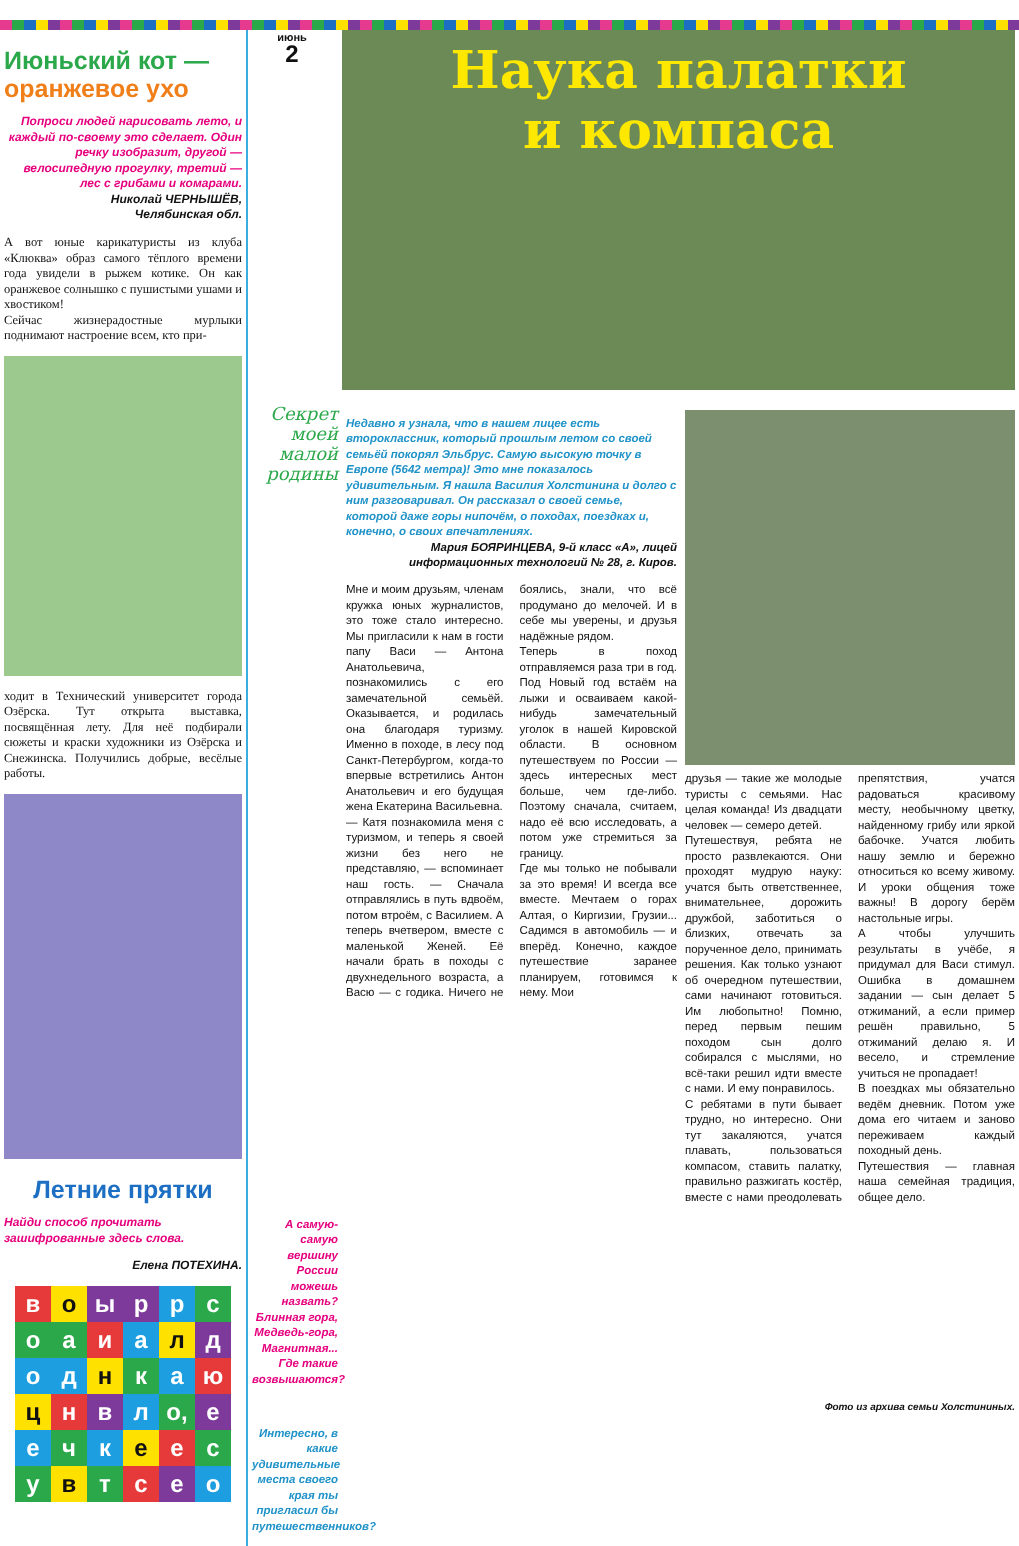Июньский кот —
оранжевое ухо
Попроси людей нарисовать лето, и каждый по-своему это сделает. Один речку изобразит, другой — велосипедную прогулку, третий — лес с грибами и комарами.
Николай ЧЕРНЫШЁВ,
Челябинская обл.
А вот юные карикатуристы из клуба «Клюква» образ самого тёплого времени года увидели в рыжем котике. Он как оранжевое солнышко с пушистыми ушами и хвостиком!
Сейчас жизнерадостные мурлыки поднимают настроение всем, кто при-
ходит в Технический университет города Озёрска. Тут открыта выставка, посвящённая лету. Для неё подбирали сюжеты и краски художники из Озёрска и Снежинска. Получились добрые, весёлые работы.
Летние прятки
Найди способ прочитать зашифрованные здесь слова.
Елена ПОТЕХИНА.
| в | о | ы | р | р | с |
| о | а | и | а | л | д |
| о | д | н | к | а | ю |
| ц | н | в | л | о, | е |
| е | ч | к | е | е | с |
| у | в | т | с | е | о |
июнь
2
Наука палатки
и компаса
Секрет моей малой родины
Недавно я узнала, что в нашем лицее есть второклассник, который прошлым летом со своей семьёй покорял Эльбрус. Самую высокую точку в Европе (5642 метра)! Это мне показалось удивительным. Я нашла Василия Холстинина и долго с ним разговаривал. Он рассказал о своей семье, которой даже горы нипочём, о походах, поездках и, конечно, о своих впечатлениях.
Мария БОЯРИНЦЕВА, 9-й класс «А», лицей информационных технологий № 28, г. Киров.
Мне и моим друзьям, членам кружка юных журналистов, это тоже стало интересно. Мы пригласили к нам в гости папу Васи — Антона Анатольевича, познакомились с его замечательной семьёй. Оказывается, и родилась она благодаря туризму. Именно в походе, в лесу под Санкт-Петербургом, когда-то впервые встретились Антон Анатольевич и его будущая жена Екатерина Васильевна.
— Катя познакомила меня с туризмом, и теперь я своей жизни без него не представляю, — вспоминает наш гость. — Сначала отправлялись в путь вдвоём, потом втроём, с Василием. А теперь вчетвером, вместе с маленькой Женей. Её начали брать в походы с двухнедельного возраста, а Васю — с годика. Ничего не боялись, знали, что всё продумано до мелочей. И в себе мы уверены, и друзья надёжные рядом.
Теперь в поход отправляемся раза три в год. Под Новый год встаём на лыжи и осваиваем какой-нибудь замечательный уголок в нашей Кировской области. В основном путешествуем по России — здесь интересных мест больше, чем где-либо. Поэтому сначала, считаем, надо её всю исследовать, а потом уже стремиться за границу.
Где мы только не побывали за это время! И всегда все вместе. Мечтаем о горах Алтая, о Киргизии, Грузии... Садимся в автомобиль — и вперёд. Конечно, каждое путешествие заранее планируем, готовимся к нему. Мои
друзья — такие же молодые туристы с семьями. Нас целая команда! Из двадцати человек — семеро детей.
Путешествуя, ребята не просто развлекаются. Они проходят мудрую науку: учатся быть ответственнее, внимательнее, дорожить дружбой, заботиться о близких, отвечать за порученное дело, принимать решения. Как только узнают об очередном путешествии, сами начинают готовиться. Им любопытно! Помню, перед первым пешим походом сын долго собирался с мыслями, но всё-таки решил идти вместе с нами. И ему понравилось.
С ребятами в пути бывает трудно, но интересно. Они тут закаляются, учатся плавать, пользоваться компасом, ставить палатку, правильно разжигать костёр, вместе с нами преодолевать препятствия, учатся радоваться красивому месту, необычному цветку, найденному грибу или яркой бабочке. Учатся любить нашу землю и бережно относиться ко всему живому. И уроки общения тоже важны! В дорогу берём настольные игры.
А чтобы улучшить результаты в учёбе, я придумал для Васи стимул. Ошибка в домашнем задании — сын делает 5 отжиманий, а если пример решён правильно, 5 отжиманий делаю я. И весело, и стремление учиться не пропадает!
В поездках мы обязательно ведём дневник. Потом уже дома его читаем и заново переживаем каждый походный день.
Путешествия — главная наша семейная традиция, общее дело.
А самую-самую вершину России можешь назвать? Блинная гора, Медведь-гора, Магнитная... Где такие возвышаются?
Фото из архива семьи Холстининых.
Интересно, в какие удивительные места своего края ты пригласил бы путешественников?